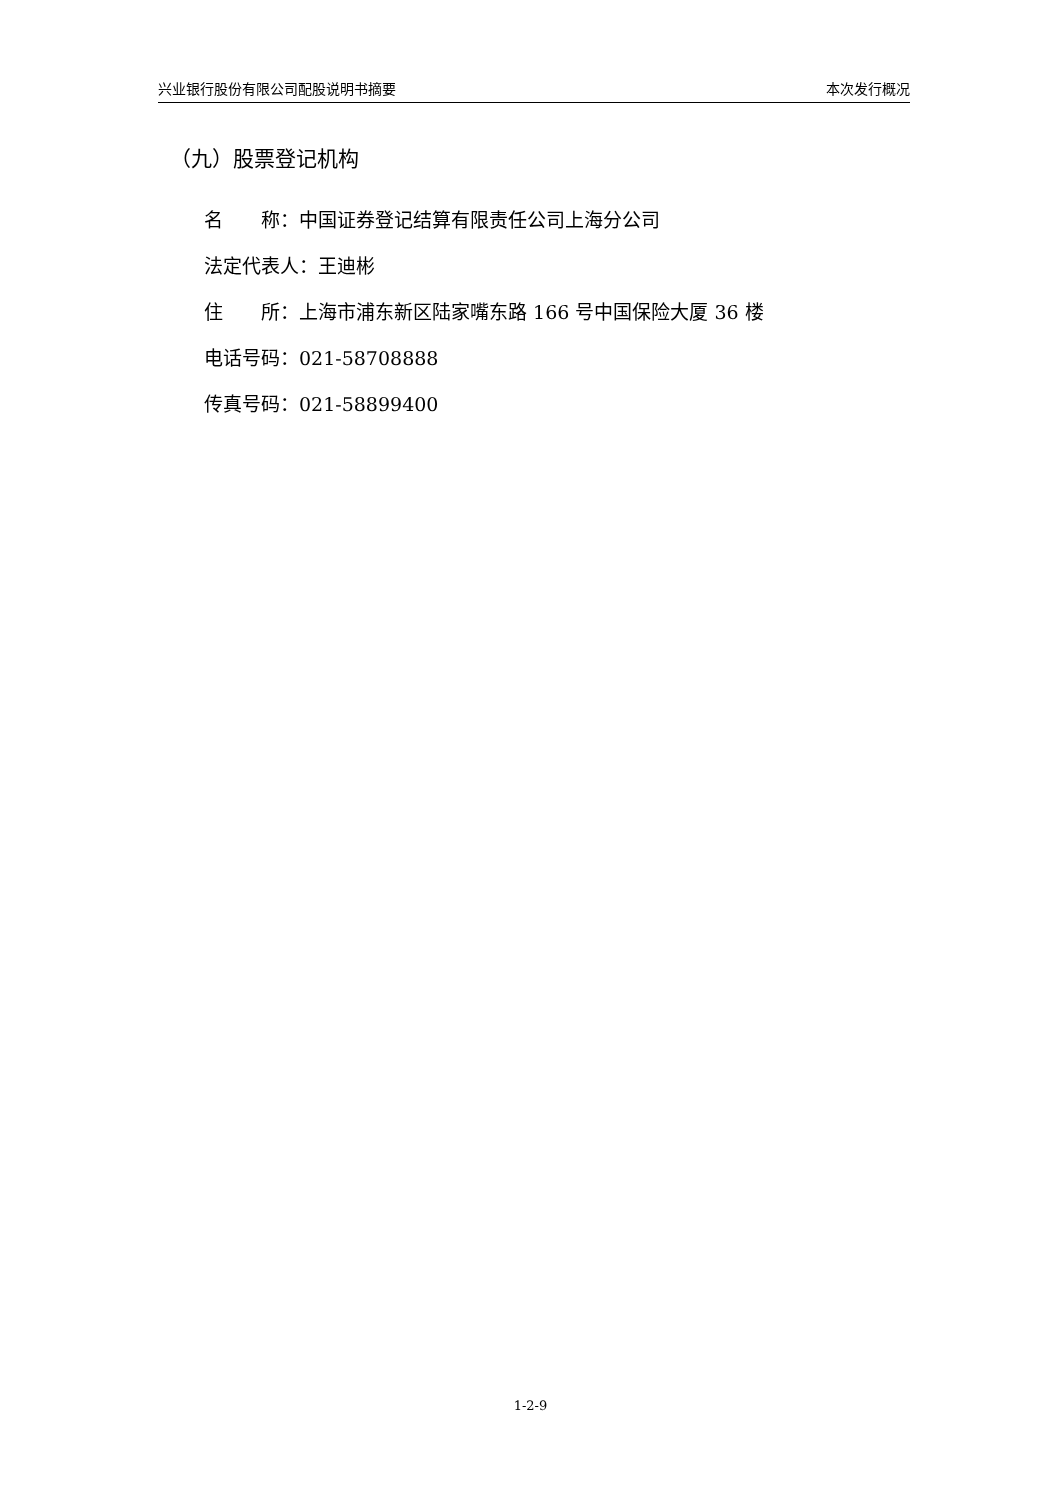兴业银行股份有限公司配股说明书摘要 本次发行概况
（九）股票登记机构
名　　称：中国证券登记结算有限责任公司上海分公司
法定代表人：王迪彬
住　　所：上海市浦东新区陆家嘴东路 166 号中国保险大厦 36 楼
电话号码：021-58708888
传真号码：021-58899400
1-2-9